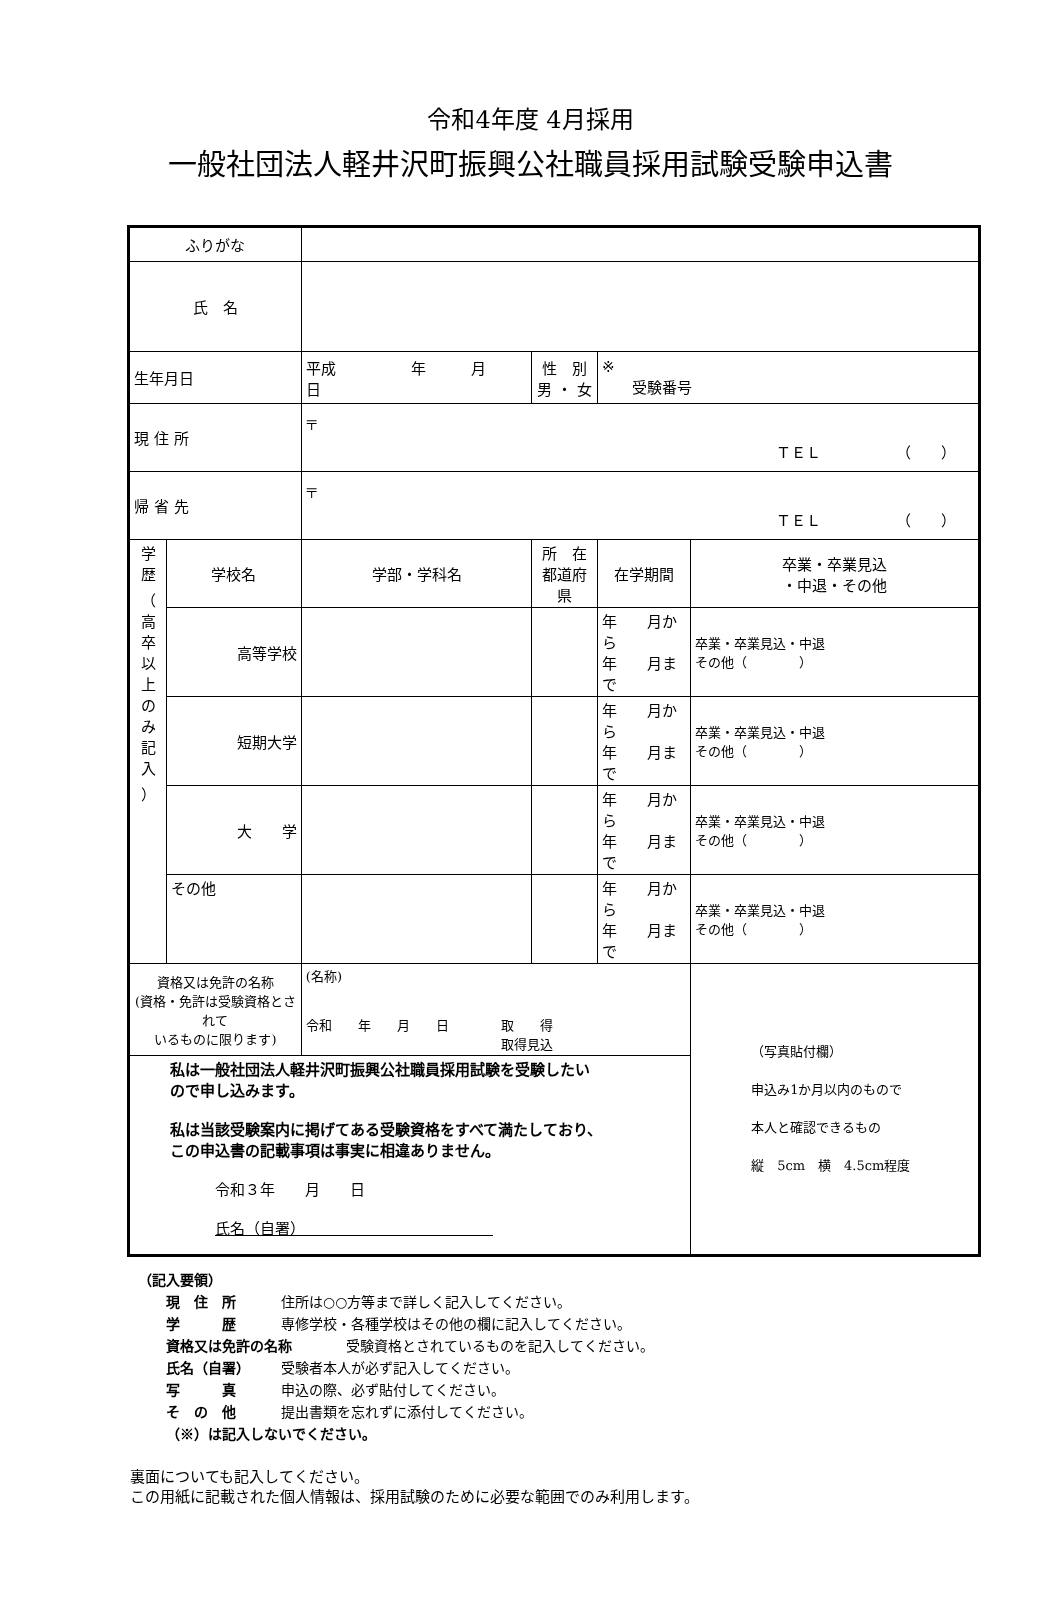令和4年度 4月採用
一般社団法人軽井沢町振興公社職員採用試験受験申込書
| ふりがな | | | | | | |
| 氏 名 | | | | | | |
| 生年月日 | | 平成 年 月 日 | | 性 別 男 ・ 女 | ※ 受験番号 | |
| 現 住 所 | | 〒 ＴＥＬ （ ） | | | | |
| 帰 省 先 | | 〒 ＴＥＬ （ ） | | | | |
| 学 歴 （ 高 卒 以 上 の み 記 入 ） | 学校名 | | 学部・学科名 | 所 在 都道府県 | 在学期間 | 卒業・卒業見込 ・中退・その他 |
| | 高等学校 | | | | 年 月から 年 月まで | 卒業・卒業見込・中退 その他（ ） |
| | 短期大学 | | | | 年 月から 年 月まで | 卒業・卒業見込・中退 その他（ ） |
| | 大 学 | | | | 年 月から 年 月まで | 卒業・卒業見込・中退 その他（ ） |
| | その他 | | | | 年 月から 年 月まで | 卒業・卒業見込・中退 その他（ ） |
| 資格又は免許の名称 (資格・免許は受験資格とされて いるものに限ります) | | | (名称) 令和 年 月 日 取 得 取得見込 | | | （写真貼付欄） 申込み1か月以内のもので 本人と確認できるもの 縦 5cm 横 4.5cm程度 |
| 私は一般社団法人軽井沢町振興公社職員採用試験を受験したい ので申し込みます。 私は当該受験案内に掲げてある受験資格をすべて満たしており、 この申込書の記載事項は事実に相違ありません。 令和３年 月 日 氏名（自署） | | | | | | |
（記入要領）
　　現　住　所 住所は○○方等まで詳しく記入してください。
　　学　　　歴 専修学校・各種学校はその他の欄に記入してください。
　　資格又は免許の名称 受験資格とされているものを記入してください。
　　氏名（自署） 受験者本人が必ず記入してください。
　　写　　　真 申込の際、必ず貼付してください。
　　そ　の　他 提出書類を忘れずに添付してください。
　　（※）は記入しないでください。
裏面についても記入してください。
この用紙に記載された個人情報は、採用試験のために必要な範囲でのみ利用します。